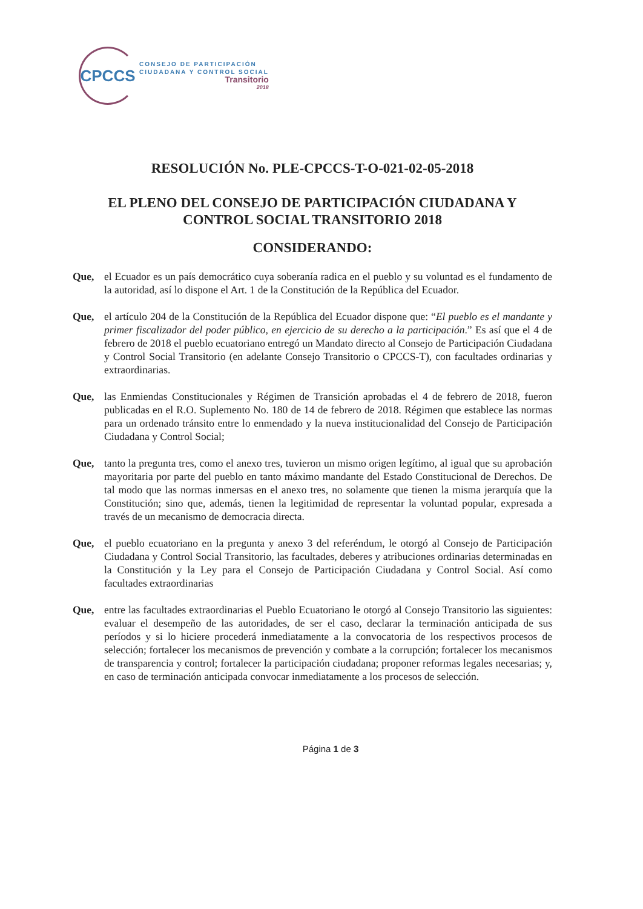CPCCS
CONSEJO DE PARTICIPACIÓN
CIUDADANA Y CONTROL SOCIAL
Transitorio
2018
RESOLUCIÓN No. PLE-CPCCS-T-O-021-02-05-2018
EL PLENO DEL CONSEJO DE PARTICIPACIÓN CIUDADANA Y
CONTROL SOCIAL TRANSITORIO 2018
CONSIDERANDO:
Que, el Ecuador es un país democrático cuya soberanía radica en el pueblo y su voluntad es el fundamento de la autoridad, así lo dispone el Art. 1 de la Constitución de la República del Ecuador.
Que, el artículo 204 de la Constitución de la República del Ecuador dispone que: “El pueblo es el mandante y primer fiscalizador del poder público, en ejercicio de su derecho a la participación.” Es así que el 4 de febrero de 2018 el pueblo ecuatoriano entregó un Mandato directo al Consejo de Participación Ciudadana y Control Social Transitorio (en adelante Consejo Transitorio o CPCCS-T), con facultades ordinarias y extraordinarias.
Que, las Enmiendas Constitucionales y Régimen de Transición aprobadas el 4 de febrero de 2018, fueron publicadas en el R.O. Suplemento No. 180 de 14 de febrero de 2018. Régimen que establece las normas para un ordenado tránsito entre lo enmendado y la nueva institucionalidad del Consejo de Participación Ciudadana y Control Social;
Que, tanto la pregunta tres, como el anexo tres, tuvieron un mismo origen legítimo, al igual que su aprobación mayoritaria por parte del pueblo en tanto máximo mandante del Estado Constitucional de Derechos. De tal modo que las normas inmersas en el anexo tres, no solamente que tienen la misma jerarquía que la Constitución; sino que, además, tienen la legitimidad de representar la voluntad popular, expresada a través de un mecanismo de democracia directa.
Que, el pueblo ecuatoriano en la pregunta y anexo 3 del referéndum, le otorgó al Consejo de Participación Ciudadana y Control Social Transitorio, las facultades, deberes y atribuciones ordinarias determinadas en la Constitución y la Ley para el Consejo de Participación Ciudadana y Control Social. Así como facultades extraordinarias
Que, entre las facultades extraordinarias el Pueblo Ecuatoriano le otorgó al Consejo Transitorio las siguientes: evaluar el desempeño de las autoridades, de ser el caso, declarar la terminación anticipada de sus períodos y si lo hiciere procederá inmediatamente a la convocatoria de los respectivos procesos de selección; fortalecer los mecanismos de prevención y combate a la corrupción; fortalecer los mecanismos de transparencia y control; fortalecer la participación ciudadana; proponer reformas legales necesarias; y, en caso de terminación anticipada convocar inmediatamente a los procesos de selección.
Página 1 de 3